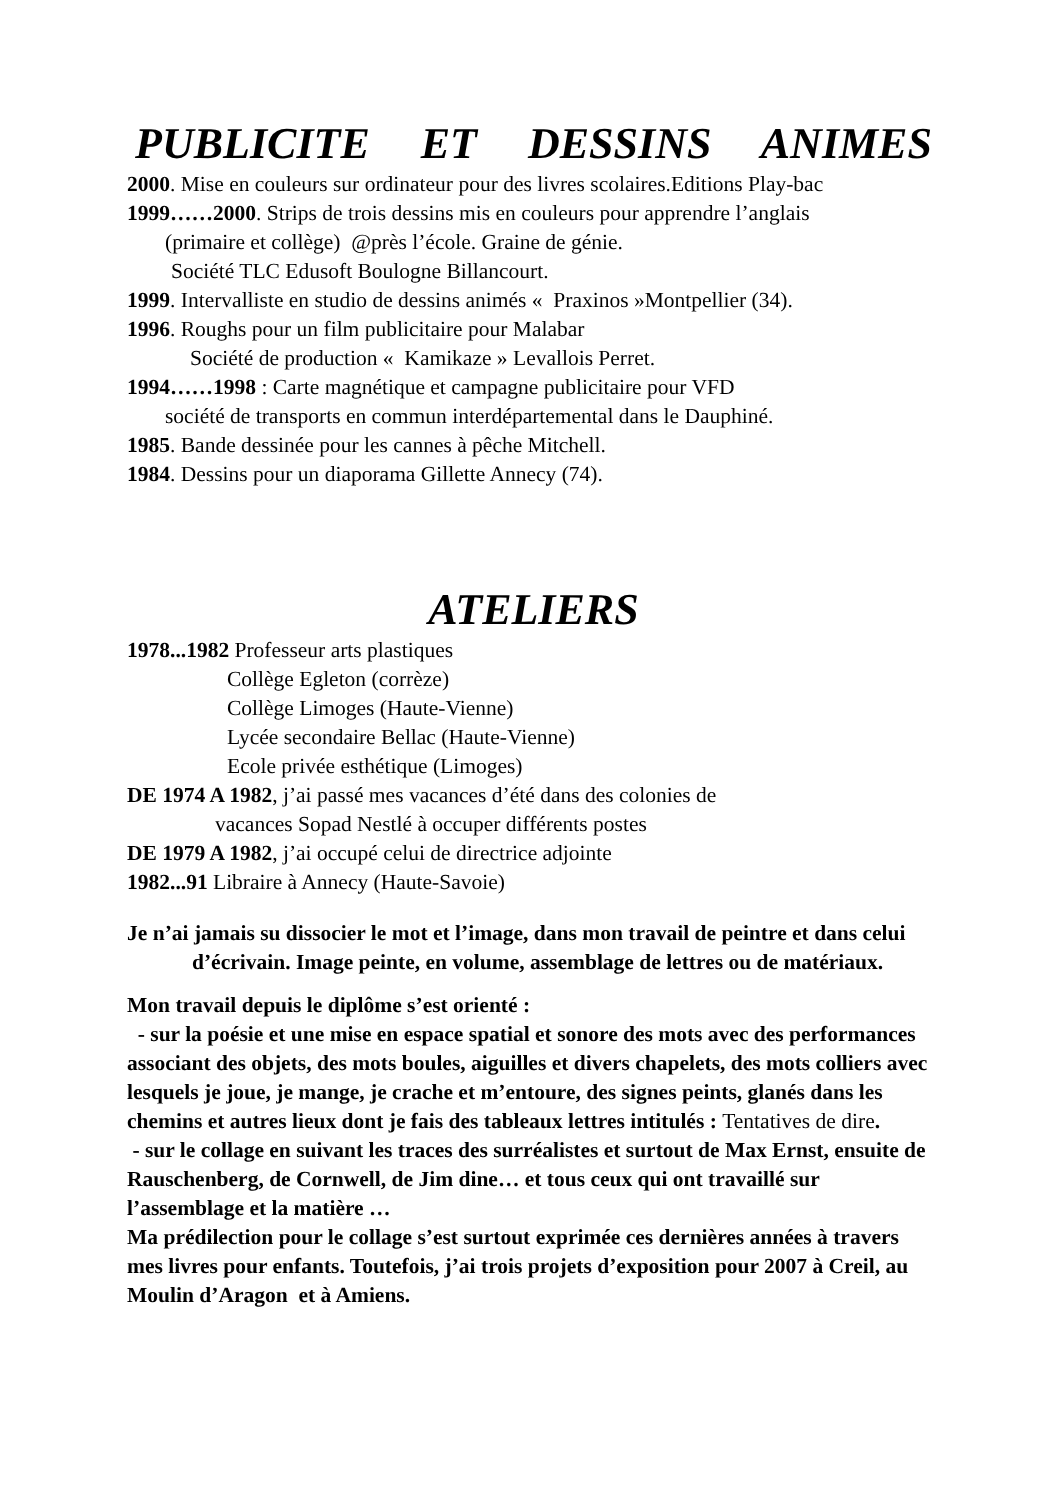PUBLICITE ET DESSINS ANIMES
2000. Mise en couleurs sur ordinateur pour des livres scolaires.Editions Play-bac
1999……2000. Strips de trois dessins mis en couleurs pour apprendre l’anglais
(primaire et collège) @près l’école. Graine de génie.
Société TLC Edusoft Boulogne Billancourt.
1999. Intervalliste en studio de dessins animés « Praxinos »Montpellier (34).
1996. Roughs pour un film publicitaire pour Malabar
Société de production « Kamikaze » Levallois Perret.
1994……1998 : Carte magnétique et campagne publicitaire pour VFD
société de transports en commun interdépartemental dans le Dauphiné.
1985. Bande dessinée pour les cannes à pêche Mitchell.
1984. Dessins pour un diaporama Gillette Annecy (74).
ATELIERS
1978...1982 Professeur arts plastiques
Collège Egleton (corrèze)
Collège Limoges (Haute-Vienne)
Lycée secondaire Bellac (Haute-Vienne)
Ecole privée esthétique (Limoges)
DE 1974 A 1982, j’ai passé mes vacances d’été dans des colonies de
vacances Sopad Nestlé à occuper différents postes
DE 1979 A 1982, j’ai occupé celui de directrice adjointe
1982...91 Libraire à Annecy (Haute-Savoie)
Je n’ai jamais su dissocier le mot et l’image, dans mon travail de peintre et dans celui d’écrivain. Image peinte, en volume, assemblage de lettres ou de matériaux.
Mon travail depuis le diplôme s’est orienté :
- sur la poésie et une mise en espace spatial et sonore des mots avec des performances associant des objets, des mots boules, aiguilles et divers chapelets, des mots colliers avec lesquels je joue, je mange, je crache et m’entoure, des signes peints, glanés dans les chemins et autres lieux dont je fais des tableaux lettres intitulés : Tentatives de dire.
- sur le collage en suivant les traces des surréalistes et surtout de Max Ernst, ensuite de Rauschenberg, de Cornwell, de Jim dine… et tous ceux qui ont travaillé sur l’assemblage et la matière …
Ma prédilection pour le collage s’est surtout exprimée ces dernières années à travers mes livres pour enfants. Toutefois, j’ai trois projets d’exposition pour 2007 à Creil, au Moulin d’Aragon et à Amiens.